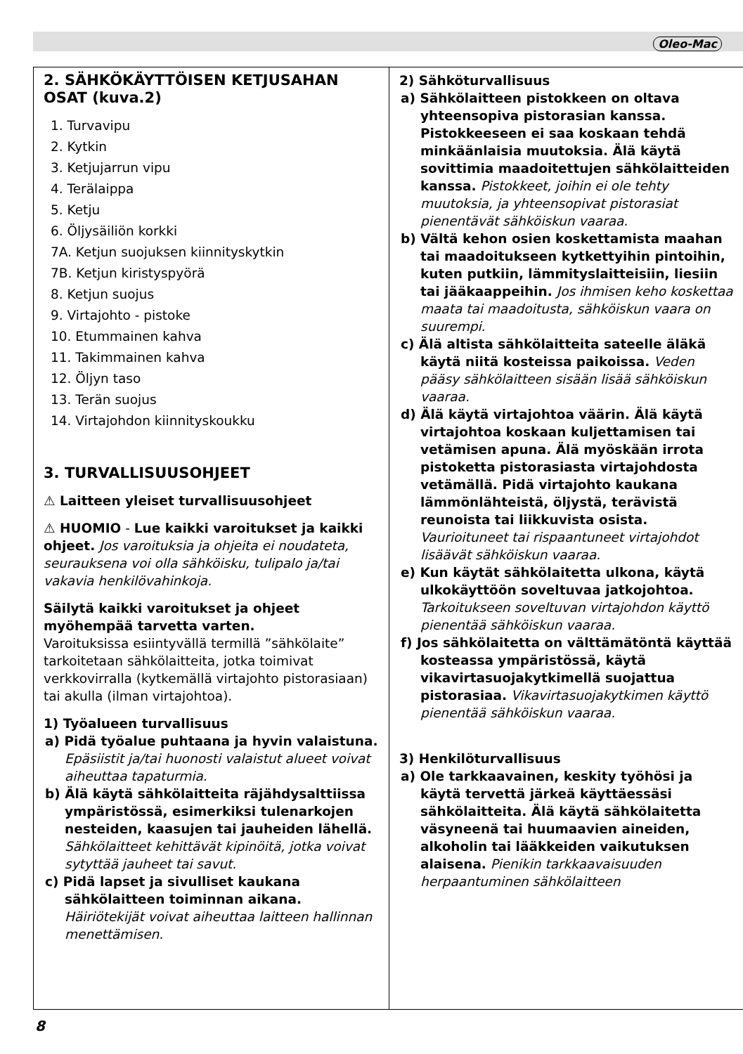Oleo-Mac
2. SÄHKÖKÄYTTÖISEN KETJUSAHAN OSAT (kuva.2)
1. Turvavipu
2. Kytkin
3. Ketjujarrun vipu
4. Terälaippa
5. Ketju
6. Öljysäiliön korkki
7A. Ketjun suojuksen kiinnityskytkin
7B. Ketjun kiristyspyörä
8. Ketjun suojus
9. Virtajohto - pistoke
10. Etummainen kahva
11. Takimmainen kahva
12. Öljyn taso
13. Terän suojus
14. Virtajohdon kiinnityskoukku
3. TURVALLISUUSOHJEET
⚠ Laitteen yleiset turvallisuusohjeet
⚠ HUOMIO - Lue kaikki varoitukset ja kaikki ohjeet. Jos varoituksia ja ohjeita ei noudateta, seurauksena voi olla sähköisku, tulipalo ja/tai vakavia henkilövahinkoja.
Säilytä kaikki varoitukset ja ohjeet myöhempää tarvetta varten.
Varoituksissa esiintyvällä termillä ”sähkölaite” tarkoitetaan sähkölaitteita, jotka toimivat verkkovirralla (kytkemällä virtajohto pistorasiaan) tai akulla (ilman virtajohtoa).
1) Työalueen turvallisuus
a) Pidä työalue puhtaana ja hyvin valaistuna. Epäsiistit ja/tai huonosti valaistut alueet voivat aiheuttaa tapaturmia.
b) Älä käytä sähkölaitteita räjähdysalttiissa ympäristössä, esimerkiksi tulenarkojen nesteiden, kaasujen tai jauheiden lähellä. Sähkölaitteet kehittävät kipinöitä, jotka voivat sytyttää jauheet tai savut.
c) Pidä lapset ja sivulliset kaukana sähkölaitteen toiminnan aikana. Häiriötekijät voivat aiheuttaa laitteen hallinnan menettämisen.
2) Sähköturvallisuus
a) Sähkölaitteen pistokkeen on oltava yhteensopiva pistorasian kanssa. Pistokkeeseen ei saa koskaan tehdä minkäänlaisia muutoksia. Älä käytä sovittimia maadoitettujen sähkölaitteiden kanssa. Pistokkeet, joihin ei ole tehty muutoksia, ja yhteensopivat pistorasiat pienentävät sähköiskun vaaraa.
b) Vältä kehon osien koskettamista maahan tai maadoitukseen kytkettyihin pintoihin, kuten putkiin, lämmityslaitteisiin, liesiin tai jääkaappeihin. Jos ihmisen keho koskettaa maata tai maadoitusta, sähköiskun vaara on suurempi.
c) Älä altista sähkölaitteita sateelle äläkä käytä niitä kosteissa paikoissa. Veden pääsy sähkölaitteen sisään lisää sähköiskun vaaraa.
d) Älä käytä virtajohtoa väärin. Älä käytä virtajohtoa koskaan kuljettamisen tai vetämisen apuna. Älä myöskään irrota pistoketta pistorasiasta virtajohdosta vetämällä. Pidä virtajohto kaukana lämmönlähteistä, öljystä, terävistä reunoista tai liikkuvista osista. Vaurioituneet tai rispaantuneet virtajohdot lisäävät sähköiskun vaaraa.
e) Kun käytät sähkölaitetta ulkona, käytä ulkokäyttöön soveltuvaa jatkojohtoa. Tarkoitukseen soveltuvan virtajohdon käyttö pienentää sähköiskun vaaraa.
f) Jos sähkölaitetta on välttämätöntä käyttää kosteassa ympäristössä, käytä vikavirtasuojakytkimellä suojattua pistorasiaa. Vikavirtasuojakytkimen käyttö pienentää sähköiskun vaaraa.
3) Henkilöturvallisuus
a) Ole tarkkaavainen, keskity työhösi ja käytä tervettä järkeä käyttäessäsi sähkölaitteita. Älä käytä sähkölaitetta väsyneenä tai huumaavien aineiden, alkoholin tai lääkkeiden vaikutuksen alaisena. Pienikin tarkkaavaisuuden herpaantuminen sähkölaitteen
8